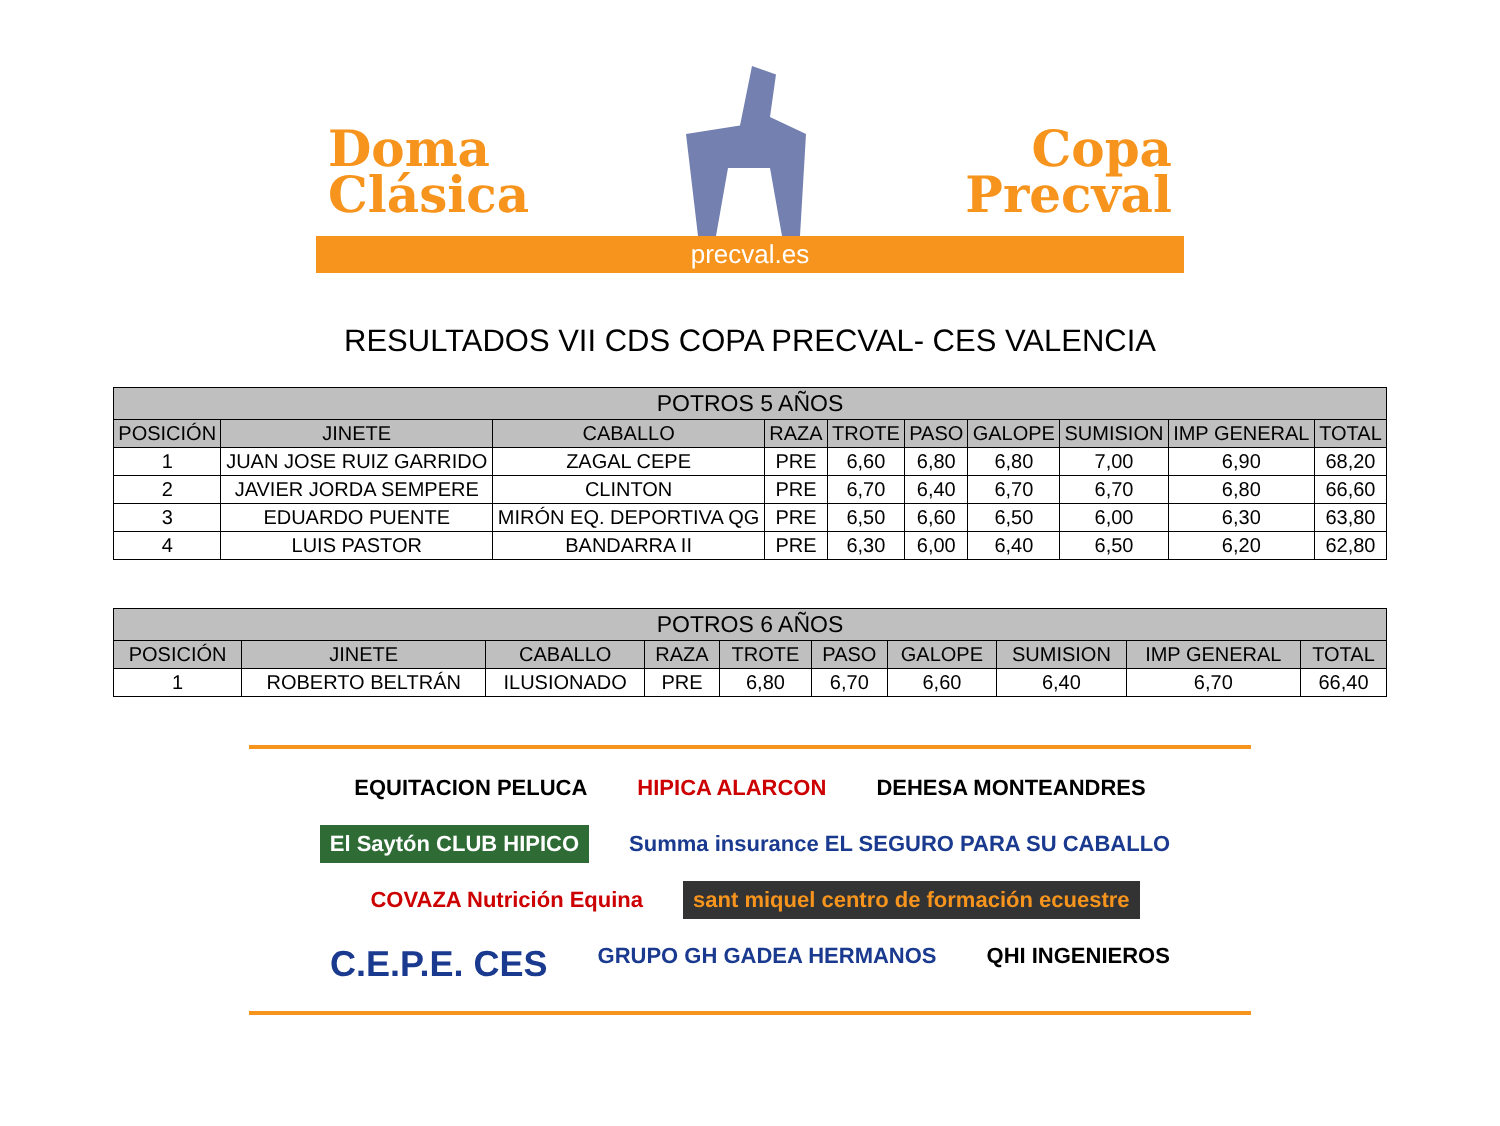Doma
Clásica
Copa
Precval
precval.es
RESULTADOS VII CDS COPA PRECVAL- CES VALENCIA
| POTROS 5 AÑOS | | | | | | | | | |
| --- | --- | --- | --- | --- | --- | --- | --- | --- | --- |
| POSICIÓN | JINETE | CABALLO | RAZA | TROTE | PASO | GALOPE | SUMISION | IMP GENERAL | TOTAL |
| 1 | JUAN JOSE RUIZ GARRIDO | ZAGAL CEPE | PRE | 6,60 | 6,80 | 6,80 | 7,00 | 6,90 | 68,20 |
| 2 | JAVIER JORDA SEMPERE | CLINTON | PRE | 6,70 | 6,40 | 6,70 | 6,70 | 6,80 | 66,60 |
| 3 | EDUARDO PUENTE | MIRÓN EQ. DEPORTIVA QG | PRE | 6,50 | 6,60 | 6,50 | 6,00 | 6,30 | 63,80 |
| 4 | LUIS PASTOR | BANDARRA II | PRE | 6,30 | 6,00 | 6,40 | 6,50 | 6,20 | 62,80 |
| POTROS 6 AÑOS | | | | | | | | | |
| --- | --- | --- | --- | --- | --- | --- | --- | --- | --- |
| POSICIÓN | JINETE | CABALLO | RAZA | TROTE | PASO | GALOPE | SUMISION | IMP GENERAL | TOTAL |
| 1 | ROBERTO BELTRÁN | ILUSIONADO | PRE | 6,80 | 6,70 | 6,60 | 6,40 | 6,70 | 66,40 |
EQUITACION PELUCA HIPICA ALARCON DEHESA MONTEANDRES El Saytón CLUB HIPICO Summa insurance EL SEGURO PARA SU CABALLO COVAZA Nutrición Equina sant miquel centro de formación ecuestre C.E.P.E. CES GRUPO GH GADEA HERMANOS QHI INGENIEROS